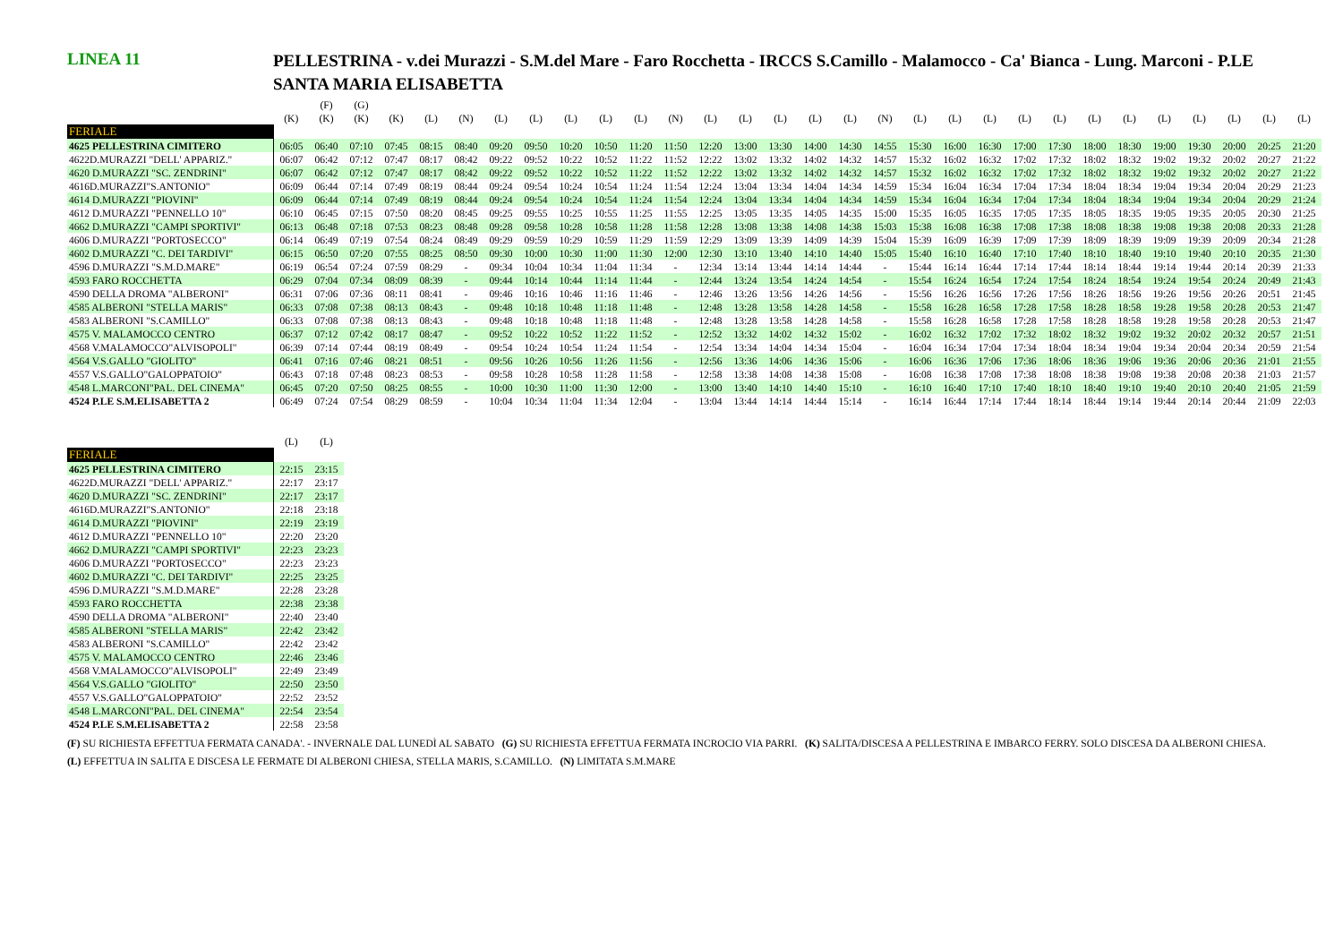LINEA 11
PELLESTRINA - v.dei Murazzi - S.M.del Mare - Faro Rocchetta - IRCCS S.Camillo - Malamocco - Ca' Bianca - Lung. Marconi - P.LE SANTA MARIA ELISABETTA
| | | (F) | (G) | | | | | | | | | | | | | | | | | | | | | | | | | | | |
| | (K) | (K) | (K) | (K) | (L) | (N) | (L) | (L) | (L) | (L) | (L) | (N) | (L) | (L) | (L) | (L) | (L) | (N) | (L) | (L) | (L) | (L) | (L) | (L) | (L) | (L) | (L) | (L) | (L) | (L) |
| FERIALE | | | | | | | | | | | | | | | | | | | | | | | | | | | | | | |
| 4625 PELLESTRINA CIMITERO | 06:05 | 06:40 | 07:10 | 07:45 | 08:15 | 08:40 | 09:20 | 09:50 | 10:20 | 10:50 | 11:20 | 11:50 | 12:20 | 13:00 | 13:30 | 14:00 | 14:30 | 14:55 | 15:30 | 16:00 | 16:30 | 17:00 | 17:30 | 18:00 | 18:30 | 19:00 | 19:30 | 20:00 | 20:25 | 21:20 |
| 4622D.MURAZZI "DELL' APPARIZ." | 06:07 | 06:42 | 07:12 | 07:47 | 08:17 | 08:42 | 09:22 | 09:52 | 10:22 | 10:52 | 11:22 | 11:52 | 12:22 | 13:02 | 13:32 | 14:02 | 14:32 | 14:57 | 15:32 | 16:02 | 16:32 | 17:02 | 17:32 | 18:02 | 18:32 | 19:02 | 19:32 | 20:02 | 20:27 | 21:22 |
| 4620 D.MURAZZI "SC. ZENDRINI" | 06:07 | 06:42 | 07:12 | 07:47 | 08:17 | 08:42 | 09:22 | 09:52 | 10:22 | 10:52 | 11:22 | 11:52 | 12:22 | 13:02 | 13:32 | 14:02 | 14:32 | 14:57 | 15:32 | 16:02 | 16:32 | 17:02 | 17:32 | 18:02 | 18:32 | 19:02 | 19:32 | 20:02 | 20:27 | 21:22 |
| 4616D.MURAZZI"S.ANTONIO" | 06:09 | 06:44 | 07:14 | 07:49 | 08:19 | 08:44 | 09:24 | 09:54 | 10:24 | 10:54 | 11:24 | 11:54 | 12:24 | 13:04 | 13:34 | 14:04 | 14:34 | 14:59 | 15:34 | 16:04 | 16:34 | 17:04 | 17:34 | 18:04 | 18:34 | 19:04 | 19:34 | 20:04 | 20:29 | 21:23 |
| 4614 D.MURAZZI "PIOVINI" | 06:09 | 06:44 | 07:14 | 07:49 | 08:19 | 08:44 | 09:24 | 09:54 | 10:24 | 10:54 | 11:24 | 11:54 | 12:24 | 13:04 | 13:34 | 14:04 | 14:34 | 14:59 | 15:34 | 16:04 | 16:34 | 17:04 | 17:34 | 18:04 | 18:34 | 19:04 | 19:34 | 20:04 | 20:29 | 21:24 |
| 4612 D.MURAZZI "PENNELLO 10" | 06:10 | 06:45 | 07:15 | 07:50 | 08:20 | 08:45 | 09:25 | 09:55 | 10:25 | 10:55 | 11:25 | 11:55 | 12:25 | 13:05 | 13:35 | 14:05 | 14:35 | 15:00 | 15:35 | 16:05 | 16:35 | 17:05 | 17:35 | 18:05 | 18:35 | 19:05 | 19:35 | 20:05 | 20:30 | 21:25 |
| 4662 D.MURAZZI "CAMPI SPORTIVI" | 06:13 | 06:48 | 07:18 | 07:53 | 08:23 | 08:48 | 09:28 | 09:58 | 10:28 | 10:58 | 11:28 | 11:58 | 12:28 | 13:08 | 13:38 | 14:08 | 14:38 | 15:03 | 15:38 | 16:08 | 16:38 | 17:08 | 17:38 | 18:08 | 18:38 | 19:08 | 19:38 | 20:08 | 20:33 | 21:28 |
| 4606 D.MURAZZI "PORTOSECCO" | 06:14 | 06:49 | 07:19 | 07:54 | 08:24 | 08:49 | 09:29 | 09:59 | 10:29 | 10:59 | 11:29 | 11:59 | 12:29 | 13:09 | 13:39 | 14:09 | 14:39 | 15:04 | 15:39 | 16:09 | 16:39 | 17:09 | 17:39 | 18:09 | 18:39 | 19:09 | 19:39 | 20:09 | 20:34 | 21:28 |
| 4602 D.MURAZZI "C. DEI TARDIVI" | 06:15 | 06:50 | 07:20 | 07:55 | 08:25 | 08:50 | 09:30 | 10:00 | 10:30 | 11:00 | 11:30 | 12:00 | 12:30 | 13:10 | 13:40 | 14:10 | 14:40 | 15:05 | 15:40 | 16:10 | 16:40 | 17:10 | 17:40 | 18:10 | 18:40 | 19:10 | 19:40 | 20:10 | 20:35 | 21:30 |
| 4596 D.MURAZZI "S.M.D.MARE" | 06:19 | 06:54 | 07:24 | 07:59 | 08:29 | - | 09:34 | 10:04 | 10:34 | 11:04 | 11:34 | - | 12:34 | 13:14 | 13:44 | 14:14 | 14:44 | - | 15:44 | 16:14 | 16:44 | 17:14 | 17:44 | 18:14 | 18:44 | 19:14 | 19:44 | 20:14 | 20:39 | 21:33 |
| 4593 FARO ROCCHETTA | 06:29 | 07:04 | 07:34 | 08:09 | 08:39 | - | 09:44 | 10:14 | 10:44 | 11:14 | 11:44 | - | 12:44 | 13:24 | 13:54 | 14:24 | 14:54 | - | 15:54 | 16:24 | 16:54 | 17:24 | 17:54 | 18:24 | 18:54 | 19:24 | 19:54 | 20:24 | 20:49 | 21:43 |
| 4590 DELLA DROMA "ALBERONI" | 06:31 | 07:06 | 07:36 | 08:11 | 08:41 | - | 09:46 | 10:16 | 10:46 | 11:16 | 11:46 | - | 12:46 | 13:26 | 13:56 | 14:26 | 14:56 | - | 15:56 | 16:26 | 16:56 | 17:26 | 17:56 | 18:26 | 18:56 | 19:26 | 19:56 | 20:26 | 20:51 | 21:45 |
| 4585 ALBERONI "STELLA MARIS" | 06:33 | 07:08 | 07:38 | 08:13 | 08:43 | - | 09:48 | 10:18 | 10:48 | 11:18 | 11:48 | - | 12:48 | 13:28 | 13:58 | 14:28 | 14:58 | - | 15:58 | 16:28 | 16:58 | 17:28 | 17:58 | 18:28 | 18:58 | 19:28 | 19:58 | 20:28 | 20:53 | 21:47 |
| 4583 ALBERONI "S.CAMILLO" | 06:33 | 07:08 | 07:38 | 08:13 | 08:43 | - | 09:48 | 10:18 | 10:48 | 11:18 | 11:48 | - | 12:48 | 13:28 | 13:58 | 14:28 | 14:58 | - | 15:58 | 16:28 | 16:58 | 17:28 | 17:58 | 18:28 | 18:58 | 19:28 | 19:58 | 20:28 | 20:53 | 21:47 |
| 4575 V. MALAMOCCO CENTRO | 06:37 | 07:12 | 07:42 | 08:17 | 08:47 | - | 09:52 | 10:22 | 10:52 | 11:22 | 11:52 | - | 12:52 | 13:32 | 14:02 | 14:32 | 15:02 | - | 16:02 | 16:32 | 17:02 | 17:32 | 18:02 | 18:32 | 19:02 | 19:32 | 20:02 | 20:32 | 20:57 | 21:51 |
| 4568 V.MALAMOCCO"ALVISOPOLI" | 06:39 | 07:14 | 07:44 | 08:19 | 08:49 | - | 09:54 | 10:24 | 10:54 | 11:24 | 11:54 | - | 12:54 | 13:34 | 14:04 | 14:34 | 15:04 | - | 16:04 | 16:34 | 17:04 | 17:34 | 18:04 | 18:34 | 19:04 | 19:34 | 20:04 | 20:34 | 20:59 | 21:54 |
| 4564 V.S.GALLO "GIOLITO" | 06:41 | 07:16 | 07:46 | 08:21 | 08:51 | - | 09:56 | 10:26 | 10:56 | 11:26 | 11:56 | - | 12:56 | 13:36 | 14:06 | 14:36 | 15:06 | - | 16:06 | 16:36 | 17:06 | 17:36 | 18:06 | 18:36 | 19:06 | 19:36 | 20:06 | 20:36 | 21:01 | 21:55 |
| 4557 V.S.GALLO"GALOPPATOIO" | 06:43 | 07:18 | 07:48 | 08:23 | 08:53 | - | 09:58 | 10:28 | 10:58 | 11:28 | 11:58 | - | 12:58 | 13:38 | 14:08 | 14:38 | 15:08 | - | 16:08 | 16:38 | 17:08 | 17:38 | 18:08 | 18:38 | 19:08 | 19:38 | 20:08 | 20:38 | 21:03 | 21:57 |
| 4548 L.MARCONI"PAL. DEL CINEMA" | 06:45 | 07:20 | 07:50 | 08:25 | 08:55 | - | 10:00 | 10:30 | 11:00 | 11:30 | 12:00 | - | 13:00 | 13:40 | 14:10 | 14:40 | 15:10 | - | 16:10 | 16:40 | 17:10 | 17:40 | 18:10 | 18:40 | 19:10 | 19:40 | 20:10 | 20:40 | 21:05 | 21:59 |
| 4524 P.LE S.M.ELISABETTA 2 | 06:49 | 07:24 | 07:54 | 08:29 | 08:59 | - | 10:04 | 10:34 | 11:04 | 11:34 | 12:04 | - | 13:04 | 13:44 | 14:14 | 14:44 | 15:14 | - | 16:14 | 16:44 | 17:14 | 17:44 | 18:14 | 18:44 | 19:14 | 19:44 | 20:14 | 20:44 | 21:09 | 22:03 |
| | (L) | (L) |
| FERIALE | | |
| 4625 PELLESTRINA CIMITERO | 22:15 | 23:15 |
| 4622D.MURAZZI "DELL' APPARIZ." | 22:17 | 23:17 |
| 4620 D.MURAZZI "SC. ZENDRINI" | 22:17 | 23:17 |
| 4616D.MURAZZI"S.ANTONIO" | 22:18 | 23:18 |
| 4614 D.MURAZZI "PIOVINI" | 22:19 | 23:19 |
| 4612 D.MURAZZI "PENNELLO 10" | 22:20 | 23:20 |
| 4662 D.MURAZZI "CAMPI SPORTIVI" | 22:23 | 23:23 |
| 4606 D.MURAZZI "PORTOSECCO" | 22:23 | 23:23 |
| 4602 D.MURAZZI "C. DEI TARDIVI" | 22:25 | 23:25 |
| 4596 D.MURAZZI "S.M.D.MARE" | 22:28 | 23:28 |
| 4593 FARO ROCCHETTA | 22:38 | 23:38 |
| 4590 DELLA DROMA "ALBERONI" | 22:40 | 23:40 |
| 4585 ALBERONI "STELLA MARIS" | 22:42 | 23:42 |
| 4583 ALBERONI "S.CAMILLO" | 22:42 | 23:42 |
| 4575 V. MALAMOCCO CENTRO | 22:46 | 23:46 |
| 4568 V.MALAMOCCO"ALVISOPOLI" | 22:49 | 23:49 |
| 4564 V.S.GALLO "GIOLITO" | 22:50 | 23:50 |
| 4557 V.S.GALLO"GALOPPATOIO" | 22:52 | 23:52 |
| 4548 L.MARCONI"PAL. DEL CINEMA" | 22:54 | 23:54 |
| 4524 P.LE S.M.ELISABETTA 2 | 22:58 | 23:58 |
(F) SU RICHIESTA EFFETTUA FERMATA CANADA'. - INVERNALE DAL LUNEDÌ AL SABATO (G) SU RICHIESTA EFFETTUA FERMATA INCROCIO VIA PARRI. (K) SALITA/DISCESA A PELLESTRINA E IMBARCO FERRY. SOLO DISCESA DA ALBERONI CHIESA. (L) EFFETTUA IN SALITA E DISCESA LE FERMATE DI ALBERONI CHIESA, STELLA MARIS, S.CAMILLO. (N) LIMITATA S.M.MARE